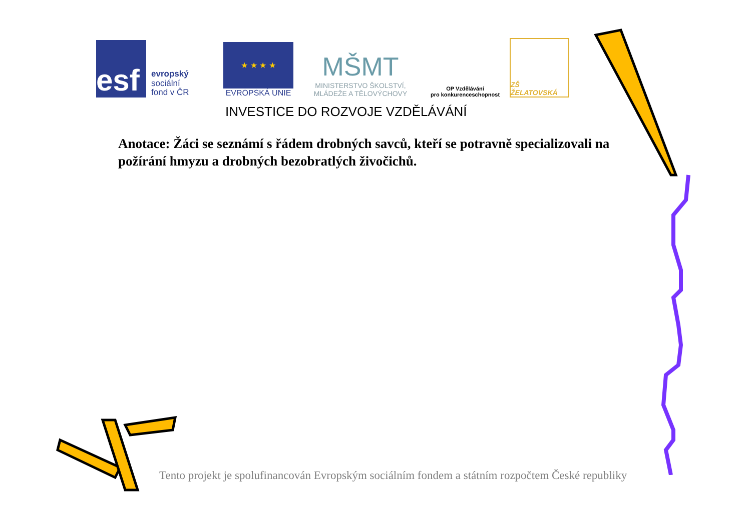esf
evropský
sociální
fond v ČR
★ ★ ★ ★
EVROPSKÁ UNIE
MŠMT
MINISTERSTVO ŠKOLSTVÍ,
MLÁDEŽE A TĚLOVÝCHOVY
OP Vzdělávání
pro konkurenceschopnost
ZŠ ŽELATOVSKÁ
INVESTICE DO ROZVOJE VZDĚLÁVÁNÍ
Anotace: Žáci se seznámí s řádem drobných savců, kteří se potravně specializovali na požírání hmyzu a drobných bezobratlých živočichů.
Tento projekt je spolufinancován Evropským sociálním fondem a státním rozpočtem České republiky